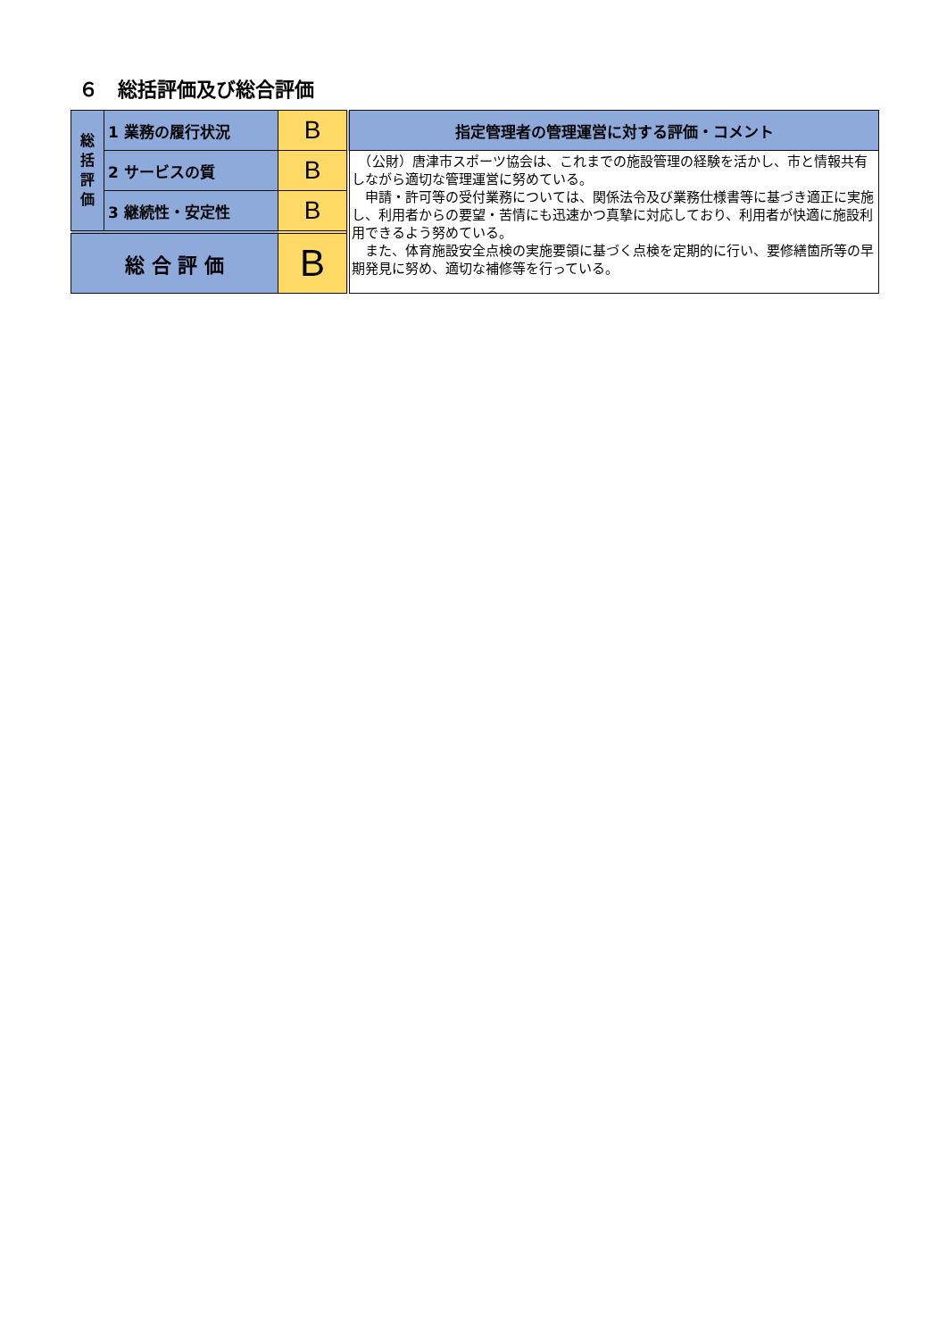６　総括評価及び総合評価
| 総 括 評 価 | 1 業務の履行状況 | B | 指定管理者の管理運営に対する評価・コメント |
| | 2 サービスの質 | B | （公財）唐津市スポーツ協会は、これまでの施設管理の経験を活かし、市と情報共有しながら適切な管理運営に努めている。 申請・許可等の受付業務については、関係法令及び業務仕様書等に基づき適正に実施し、利用者からの要望・苦情にも迅速かつ真摯に対応しており、利用者が快適に施設利用できるよう努めている。 また、体育施設安全点検の実施要領に基づく点検を定期的に行い、要修繕箇所等の早期発見に努め、適切な補修等を行っている。 |
| | 3 継続性・安定性 | B | |
| 総 合 評 価 | | B | |